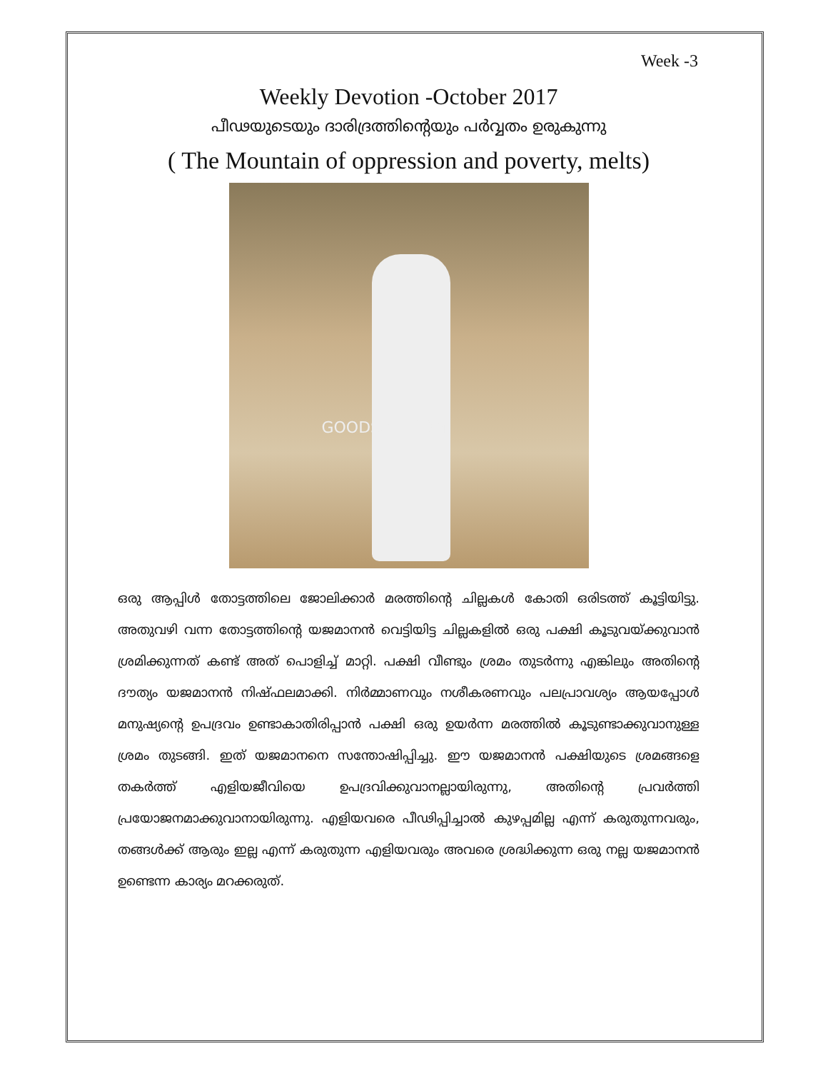Week -3
Weekly Devotion -October 2017
പീഢയുടെയും ദാരിദ്രത്തിന്റെയും പർവ്വതം ഉരുകുന്നു
( The Mountain of oppression and poverty, melts)
GOODSALT.COM
ഒരു ആപ്പിൾ തോട്ടത്തിലെ ജോലിക്കാർ മരത്തിന്റെ ചില്ലകൾ കോതി ഒരിടത്ത് കൂട്ടിയിട്ടു. അതുവഴി വന്ന തോട്ടത്തിന്റെ യജമാനൻ വെട്ടിയിട്ട ചില്ലകളിൽ ഒരു പക്ഷി കൂടുവയ്ക്കുവാൻ ശ്രമിക്കുന്നത് കണ്ട് അത് പൊളിച്ച് മാറ്റി. പക്ഷി വീണ്ടും ശ്രമം തുടർന്നു എങ്കിലും അതിന്റെ ദൗത്യം യജമാനൻ നിഷ്ഫലമാക്കി. നിർമ്മാണവും നശീകരണവും പലപ്രാവശ്യം ആയപ്പോൾ മനുഷ്യന്റെ ഉപദ്രവം ഉണ്ടാകാതിരിപ്പാൻ പക്ഷി ഒരു ഉയർന്ന മരത്തിൽ കൂടുണ്ടാക്കുവാനുള്ള ശ്രമം തുടങ്ങി. ഇത് യജമാനനെ സന്തോഷിപ്പിച്ചു. ഈ യജമാനൻ പക്ഷിയുടെ ശ്രമങ്ങളെ തകർത്ത് എളിയജീവിയെ ഉപദ്രവിക്കുവാനല്ലായിരുന്നു, അതിന്റെ പ്രവർത്തി പ്രയോജനമാക്കുവാനായിരുന്നു. എളിയവരെ പീഢിപ്പിച്ചാൽ കുഴപ്പമില്ല എന്ന് കരുതുന്നവരും, തങ്ങൾക്ക് ആരും ഇല്ല എന്ന് കരുതുന്ന എളിയവരും അവരെ ശ്രദ്ധിക്കുന്ന ഒരു നല്ല യജമാനൻ ഉണ്ടെന്ന കാര്യം മറക്കരുത്.